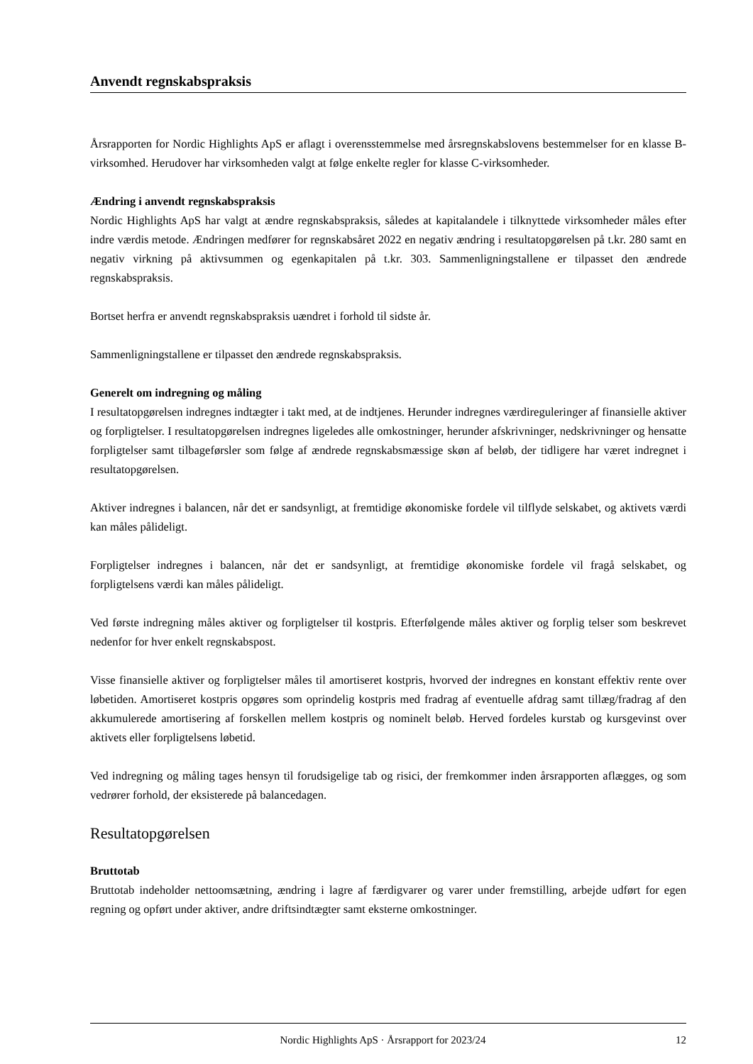Anvendt regnskabspraksis
Årsrapporten for Nordic Highlights ApS er aflagt i overensstemmelse med årsregnskabslovens bestemmelser for en klasse B-virksomhed. Herudover har virksomheden valgt at følge enkelte regler for klasse C-virksomheder.
Ændring i anvendt regnskabspraksis
Nordic Highlights ApS har valgt at ændre regnskabspraksis, således at kapitalandele i tilknyttede virksomheder måles efter indre værdis metode. Ændringen medfører for regnskabsåret 2022 en negativ ændring i resultatopgørelsen på t.kr. 280 samt en negativ virkning på aktivsummen og egenkapitalen på t.kr. 303. Sammenligningstallene er tilpasset den ændrede regnskabspraksis.
Bortset herfra er anvendt regnskabspraksis uændret i forhold til sidste år.
Sammenligningstallene er tilpasset den ændrede regnskabspraksis.
Generelt om indregning og måling
I resultatopgørelsen indregnes indtægter i takt med, at de indtjenes. Herunder indregnes værdireguleringer af finansielle aktiver og forpligtelser. I resultatopgørelsen indregnes ligeledes alle omkostninger, herunder afskrivninger, nedskrivninger og hensatte forpligtelser samt tilbageførsler som følge af ændrede regnskabsmæssige skøn af beløb, der tidligere har været indregnet i resultatopgørelsen.
Aktiver indregnes i balancen, når det er sandsynligt, at fremtidige økonomiske fordele vil tilflyde selskabet, og aktivets værdi kan måles pålideligt.
Forpligtelser indregnes i balancen, når det er sandsynligt, at fremtidige økonomiske fordele vil fragå selskabet, og forpligtelsens værdi kan måles pålideligt.
Ved første indregning måles aktiver og forpligtelser til kostpris. Efterfølgende måles aktiver og forplig telser som beskrevet nedenfor for hver enkelt regnskabspost.
Visse finansielle aktiver og forpligtelser måles til amortiseret kostpris, hvorved der indregnes en konstant effektiv rente over løbetiden. Amortiseret kostpris opgøres som oprindelig kostpris med fradrag af eventuelle afdrag samt tillæg/fradrag af den akkumulerede amortisering af forskellen mellem kostpris og nominelt beløb. Herved fordeles kurstab og kursgevinst over aktivets eller forpligtelsens løbetid.
Ved indregning og måling tages hensyn til forudsigelige tab og risici, der fremkommer inden årsrapporten aflægges, og som vedrører forhold, der eksisterede på balancedagen.
Resultatopgørelsen
Bruttotab
Bruttotab indeholder nettoomsætning, ændring i lagre af færdigvarer og varer under fremstilling, arbejde udført for egen regning og opført under aktiver, andre driftsindtægter samt eksterne omkostninger.
Nordic Highlights ApS · Årsrapport for 2023/24 12